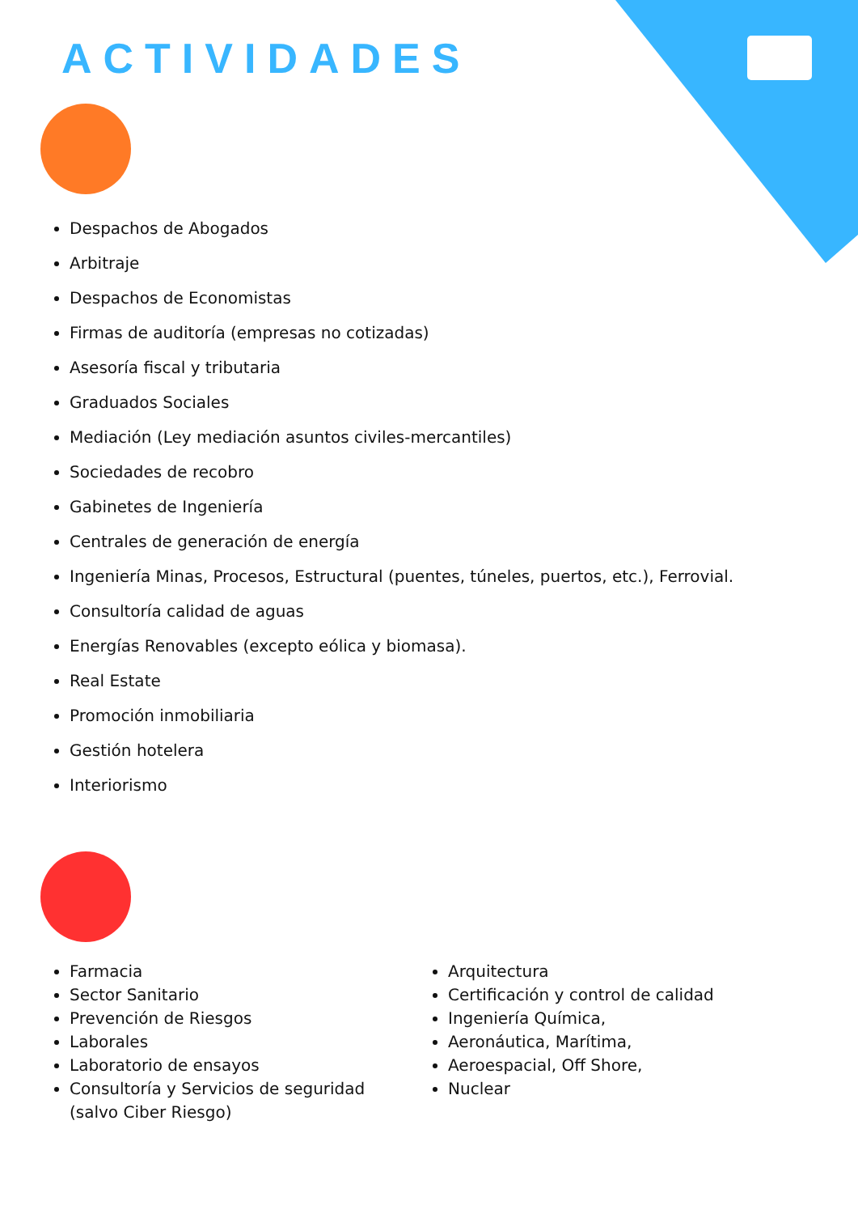ACTIVIDADES
Despachos de Abogados
Arbitraje
Despachos de Economistas
Firmas de auditoría (empresas no cotizadas)
Asesoría fiscal y tributaria
Graduados Sociales
Mediación (Ley mediación asuntos civiles-mercantiles)
Sociedades de recobro
Gabinetes de Ingeniería
Centrales de generación de energía
Ingeniería Minas, Procesos, Estructural (puentes, túneles, puertos, etc.), Ferrovial.
Consultoría calidad de aguas
Energías Renovables (excepto eólica y biomasa).
Real Estate
Promoción inmobiliaria
Gestión hotelera
Interiorismo
Farmacia
Sector Sanitario
Prevención de Riesgos
Laborales
Laboratorio de ensayos
Consultoría y Servicios de seguridad (salvo Ciber Riesgo)
Arquitectura
Certificación y control de calidad
Ingeniería Química,
Aeronáutica, Marítima,
Aeroespacial, Off Shore,
Nuclear